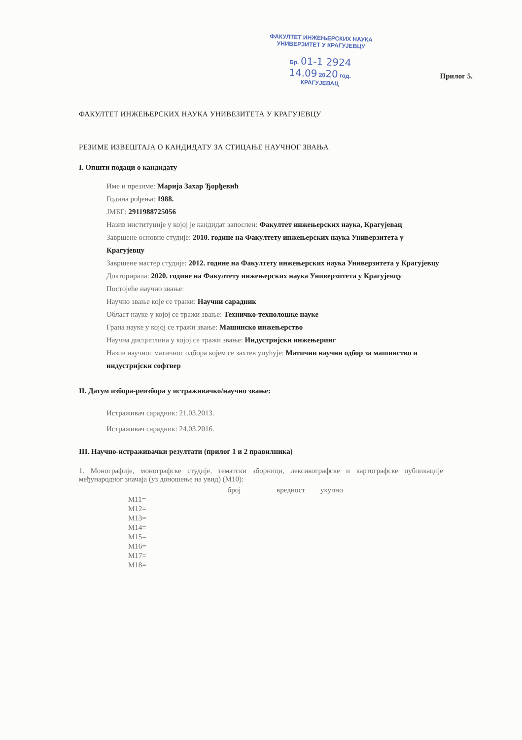ФАКУЛТЕТ ИНЖЕЊЕРСКИХ НАУКА
УНИВЕРЗИТЕТ У КРАГУЈЕВЦУ
Бр. 01-1 2924
14.09 2020 год.
КРАГУЈЕВАЦ
Прилог 5.
ФАКУЛТЕТ ИНЖЕЊЕРСКИХ НАУКА УНИВЕЗИТЕТА У КРАГУЈЕВЦУ
РЕЗИМЕ ИЗВЕШТАЈА О КАНДИДАТУ ЗА СТИЦАЊЕ НАУЧНОГ ЗВАЊА
I. Општи подаци о кандидату
Име и презиме: Марија Захар Ђорђевић
Година рођења: 1988.
ЈМБГ: 2911988725056
Назив институције у којој је кандидат запослен: Факултет инжењерских наука, Крагујевац
Завршене основне студије: 2010. године на Факултету инжењерских наука Универзитета у Крагујевцу
Завршене мастер студије: 2012. године на Факултету инжењерских наука Универзитета у Крагујевцу
Докторирала: 2020. године на Факултету инжењерских наука Универзитета у Крагујевцу
Постојеће научно звање:
Научно звање које се тражи: Научни сарадник
Област науке у којој се тражи звање: Техничко-технолошке науке
Грана науке у којој се тражи звање: Машинско инжењерство
Научна дисциплина у којој се тражи звање: Индустријски инжењеринг
Назив научног матичног одбора којем се захтев упућује: Матични научни одбор за машинство и индустријски софтвер
II. Датум избора-реизбора у истраживачко/научно звање:
Истраживач сарадник: 21.03.2013.
Истраживач сарадник: 24.03.2016.
III. Научно-истраживачки резултати (прилог 1 и 2 правилника)
1. Монографије, монографске студије, тематски зборници, лексикографске и картографске публикације међународног значаја (уз доношење на увид) (М10):
| | број | вредност | укупно |
| --- | --- | --- | --- |
| М11= | | | |
| М12= | | | |
| М13= | | | |
| М14= | | | |
| М15= | | | |
| М16= | | | |
| М17= | | | |
| М18= | | | |